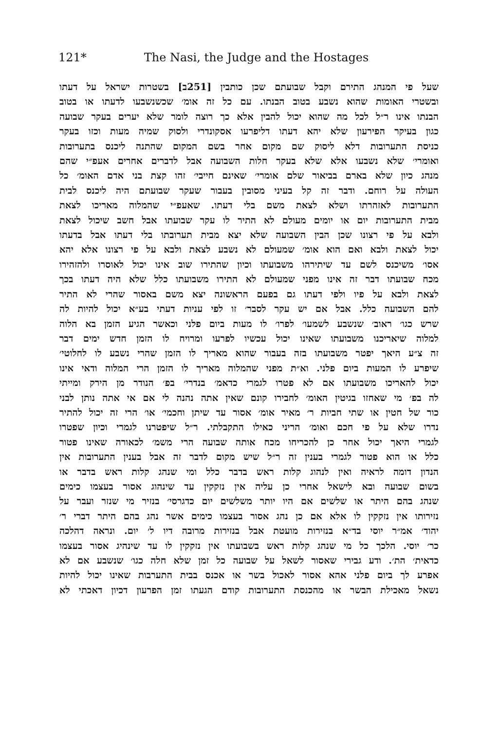121*
The Nasi, the Judge and the Hostages
שעל פי המנהג התירם וקבל שבועתם שכן כותבין [251ב] בשטרות ישראל על דעתו
ובשטרי האומות שהוא נשבע בטוב הבנתו. עם כל זה אומ׳ שכשנשבעו לדעתו או בטוב
הבנתו אינו ר״ל לכל מה שהוא יכול להבין אלא כך רוצה לומר שלא יערים בעקר שבועה
כגון בעיקר הפירעון שלא יהא דעתו דליפרעו אסקונדרי ולסוק שמיה מעות וכזו בעקר
כניסת התערובות דלא ליסוק שם מקום אחר בשם המקום שהתנה ליכנס בתערובות
ואומרי׳ שלא נשבעו אלא שלא בעקר חלות השבועה אבל לדברים אחרים אעפ״י שהם
מנהג כיון שלא בארם בביאור שלם אומרי׳ שאינם חייבי׳ זהו קצת בני אדם האומ׳ כל
העולה על רוחם. ודבר זה קל בעיני מסובין בעבור שעקר שבועתם היה ליכנס לבית
התערובות לאזהרתו ושלא לצאת משם בלי דעתו. שאעפ״י שהמלוה מאריכו לצאת
מבית התערובות יום או יומים מעולם לא התיר לו עקר שבועתו אבל חשב שיכול לצאת
ולבא על פי רצונו שכן הבין השבועה שלא יצא מבית תערובתו בלי דעתו אבל בדעתו
יכול לצאת ולבא ואם הוא אומ׳ שמעולם לא נשבע לצאת ולבא על פי רצונו אלא יהא
אסו׳ משיכנס לשם עד שיתירהו משבועתו וכיון שהתירו שוב אינו יכול לאוסרו ולהזהירו
מכח שבועתו דבר זה אינו מפני שמעולם לא התירו משבועתו כלל שלא היה דעתו בכך
לצאת ולבא על פיו ולפי דעתו גם בפעם הראשונה יצא משם באסור שהרי לא התיר
להם השבועה כלל. אבל אם יש עקר לסבר׳ זו לפי עניות דעתי בע״א יכול להיות לה
שרש כגו׳ ראוב׳ שנשבע לשמעו׳ לפרו׳ לו מעות ביום פלני וכאשר הגיע הזמן בא הלוה
למלוה שיאריכנו משבועתו שאינו יכול עכשיו לפרעו ומרויח לו הזמן חדש ימים דבר
זה צ״ע היאך יפטר משבועתו בזה בעבור שהוא מאריך לו הזמן שהרי נשבע לו לחלוטי׳
שיפרע לו המעות ביום פלני. וא״ת מפני שהמלוה מאריך לו הזמן הרי המלוה ודאי אינו
יכול להאריכו משבועתו אם לא פטרו לגמרי כדאמ׳ בנדרי׳ בפ׳ הנודר מן הירק ומייתי
לה בפ׳ מי שאחזו בגיטין האומ׳ לחבירו קונם שאין אתה נהנה לי אם אי אתה נותן לבני
כור של חטין או שתי חביות ר׳ מאיר אומ׳ אסור עד שיתן וחכמי׳ או׳ הרי זה יכול להתיר
נדרו שלא על פי חכם ואומ׳ הריני כאילו התקבלתי. ר״ל שיפטרנו לגמרי וכיון שפטרו
לגמרי היאך יכול אחר כן להכריחו מכח אותה שבועה הרי משמ׳ לכאורה שאינו פטור
כלל או הוא פטור לגמרי בענין זה ר״ל שיש מקום לדבר זה אבל בענין התערובות אין
הנדון דומה לראיה ואין לנהוג קלות ראש בדבר כלל ומי שנהג קלות ראש בדבר או
בשום שבועה ובא לישאל אחרי כן עליה אין נזקקין עד שינהוג אסור בעצמו כימים
שנהג בהם היתר או שלשים אם היו יותר משלשים יום כדגרסי׳ בנזיר מי שנזר ועבר על
נזירותו אין נזקקין לו אלא אם כן נהג אסור בעצמו כימים אשר נהג בהם היתר דברי ר׳
יהוד׳ אמ״ר יוסי בד״א בנזירות מועטת אבל בנזירות מרובה דיו ל׳ יום. ונראה דהלכה
כר׳ יוסי. הלכך כל מי שנהג קלות ראש בשבועתו אין נזקקין לו עד שינהיג אסור בעצמו
כדאית׳ הת׳. ודע גבירי שאסור לשאל על שבועה כל זמן שלא חלה כגו׳ שנשבע אם לא
אפרע לך ביום פלני אהא אסור לאכול בשר או אכנס בבית התערבות שאינו יכול להיות
נשאל מאכילת הבשר או מהכנסת התערובות קודם הגעתו זמן הפרעון דכיון דאכתי לא